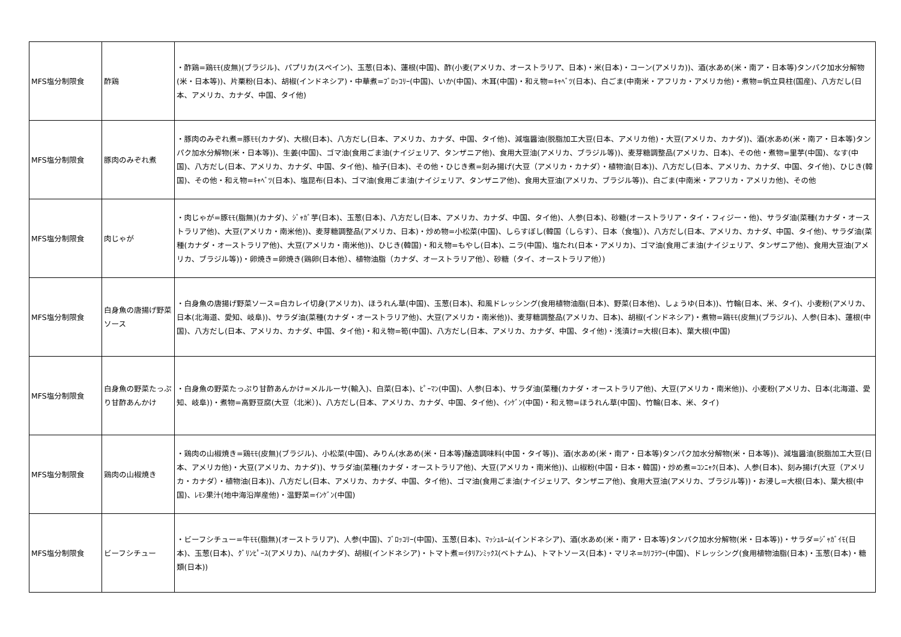| MFS塩分制限食 | 酢鶏 | ・酢鶏=鶏ﾓﾓ(皮無)(ブラジル)、パプリカ(スペイン)、玉葱(日本)、蓮根(中国)、酢(小麦(アメリカ、オーストラリア、日本)・米(日本)・コーン(アメリカ))、酒(水あめ(米・南ア・日本等)タンパク加水分解物(米・日本等))、片栗粉(日本)、胡椒(インドネシア)・中華煮=ﾌﾞﾛｯｺﾘｰ(中国)、いか(中国)、木耳(中国)・和え物=ｷｬﾍﾞﾂ(日本)、白ごま(中南米・アフリカ・アメリカ他)・煮物=帆立貝柱(国産)、八方だし(日本、アメリカ、カナダ、中国、タイ他) |
| MFS塩分制限食 | 豚肉のみぞれ煮 | ・豚肉のみぞれ煮=豚ﾓﾓ(カナダ)、大根(日本)、八方だし(日本、アメリカ、カナダ、中国、タイ他)、減塩醤油(脱脂加工大豆(日本、アメリカ他)・大豆(アメリカ、カナダ))、酒(水あめ(米・南ア・日本等)タンパク加水分解物(米・日本等))、生姜(中国)、ゴマ油(食用ごま油(ナイジェリア、タンザニア他)、食用大豆油(アメリカ、ブラジル等))、麦芽糖調整品(アメリカ、日本)、その他・煮物=里芋(中国)、なす(中国)、八方だし(日本、アメリカ、カナダ、中国、タイ他)、柚子(日本)、その他・ひじき煮=刻み揚げ(大豆（アメリカ・カナダ）・植物油(日本))、八方だし(日本、アメリカ、カナダ、中国、タイ他)、ひじき(韓国)、その他・和え物=ｷｬﾍﾞﾂ(日本)、塩昆布(日本)、ゴマ油(食用ごま油(ナイジェリア、タンザニア他)、食用大豆油(アメリカ、ブラジル等))、白ごま(中南米・アフリカ・アメリカ他)、その他 |
| MFS塩分制限食 | 肉じゃが | ・肉じゃが=豚ﾓﾓ(脂無)(カナダ)、ｼﾞｬｶﾞ芋(日本)、玉葱(日本)、八方だし(日本、アメリカ、カナダ、中国、タイ他)、人参(日本)、砂糖(オーストラリア・タイ・フィジー・他)、サラダ油(菜種(カナダ・オーストラリア他)、大豆(アメリカ・南米他))、麦芽糖調整品(アメリカ、日本)・炒め物=小松菜(中国)、しらすぼし(韓国（しらす）、日本（食塩）)、八方だし(日本、アメリカ、カナダ、中国、タイ他)、サラダ油(菜種(カナダ・オーストラリア他)、大豆(アメリカ・南米他))、ひじき(韓国)・和え物=もやし(日本)、ニラ(中国)、塩たれ(日本・アメリカ)、ゴマ油(食用ごま油(ナイジェリア、タンザニア他)、食用大豆油(アメリカ、ブラジル等))・卵焼き=卵焼き(鶏卵(日本他）、植物油脂（カナダ、オーストラリア他）、砂糖（タイ、オーストラリア他）) |
| MFS塩分制限食 | 白身魚の唐揚げ野菜ソース | ・白身魚の唐揚げ野菜ソース=白カレイ切身(アメリカ)、ほうれん草(中国)、玉葱(日本)、和風ドレッシング(食用植物油脂(日本)、野菜(日本他)、しょうゆ(日本))、竹輪(日本、米、タイ)、小麦粉(アメリカ、日本(北海道、愛知、岐阜))、サラダ油(菜種(カナダ・オーストラリア他)、大豆(アメリカ・南米他))、麦芽糖調整品(アメリカ、日本)、胡椒(インドネシア)・煮物=鶏ﾓﾓ(皮無)(ブラジル)、人参(日本)、蓮根(中国)、八方だし(日本、アメリカ、カナダ、中国、タイ他)・和え物=筍(中国)、八方だし(日本、アメリカ、カナダ、中国、タイ他)・浅漬け=大根(日本)、葉大根(中国) |
| MFS塩分制限食 | 白身魚の野菜たっぷり甘酢あんかけ | ・白身魚の野菜たっぷり甘酢あんかけ=メルルーサ(輸入)、白菜(日本)、ﾋﾟｰﾏﾝ(中国)、人参(日本)、サラダ油(菜種(カナダ・オーストラリア他)、大豆(アメリカ・南米他))、小麦粉(アメリカ、日本(北海道、愛知、岐阜))・煮物=高野豆腐(大豆（北米）)、八方だし(日本、アメリカ、カナダ、中国、タイ他)、ｲﾝｹﾞﾝ(中国)・和え物=ほうれん草(中国)、竹輪(日本、米、タイ) |
| MFS塩分制限食 | 鶏肉の山椒焼き | ・鶏肉の山椒焼き=鶏ﾓﾓ(皮無)(ブラジル)、小松菜(中国)、みりん(水あめ(米・日本等)醸造調味料(中国・タイ等))、酒(水あめ(米・南ア・日本等)タンパク加水分解物(米・日本等))、減塩醤油(脱脂加工大豆(日本、アメリカ他)・大豆(アメリカ、カナダ))、サラダ油(菜種(カナダ・オーストラリア他)、大豆(アメリカ・南米他))、山椒粉(中国・日本・韓国)・炒め煮=ｺﾝﾆｬｸ(日本)、人参(日本)、刻み揚げ(大豆（アメリカ・カナダ）・植物油(日本))、八方だし(日本、アメリカ、カナダ、中国、タイ他)、ゴマ油(食用ごま油(ナイジェリア、タンザニア他)、食用大豆油(アメリカ、ブラジル等))・お浸し=大根(日本)、葉大根(中国)、ﾚﾓﾝ果汁(地中海沿岸産他)・温野菜=ｲﾝｹﾞﾝ(中国) |
| MFS塩分制限食 | ビーフシチュー | ・ビーフシチュー=牛ﾓﾓ(脂無)(オーストラリア)、人参(中国)、ﾌﾞﾛｯｺﾘｰ(中国)、玉葱(日本)、ﾏｯｼｭﾙｰﾑ(インドネシア)、酒(水あめ(米・南ア・日本等)タンパク加水分解物(米・日本等))・サラダ=ｼﾞｬｶﾞｲﾓ(日本)、玉葱(日本)、ｸﾞﾘﾝﾋﾟｰｽ(アメリカ)、ﾊﾑ(カナダ)、胡椒(インドネシア)・トマト煮=ｲﾀﾘｱﾝﾐｯｸｽ(ベトナム)、トマトソース(日本)・マリネ=ｶﾘﾌﾗﾜｰ(中国)、ドレッシング(食用植物油脂(日本)・玉葱(日本)・糖類(日本)) |